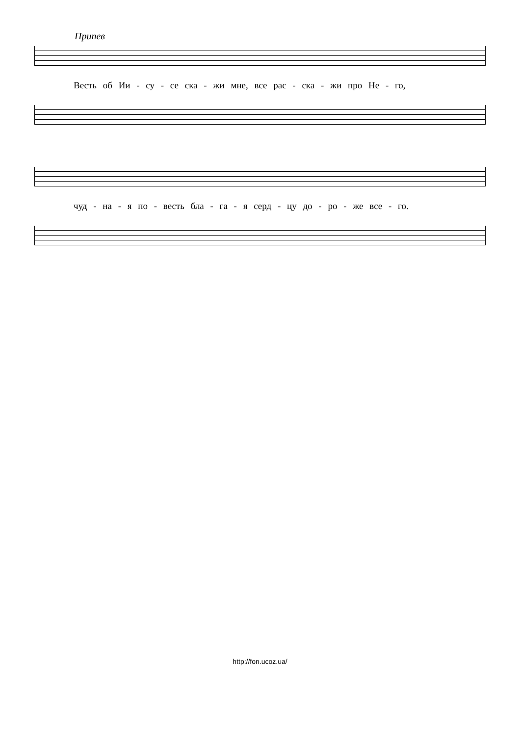Припев
Весть об Ии - су - се ска - жи мне, все рас - ска - жи про Не - го,
чуд - на - я по - весть бла - га - я серд - цу до - ро - же все - го.
http://fon.ucoz.ua/